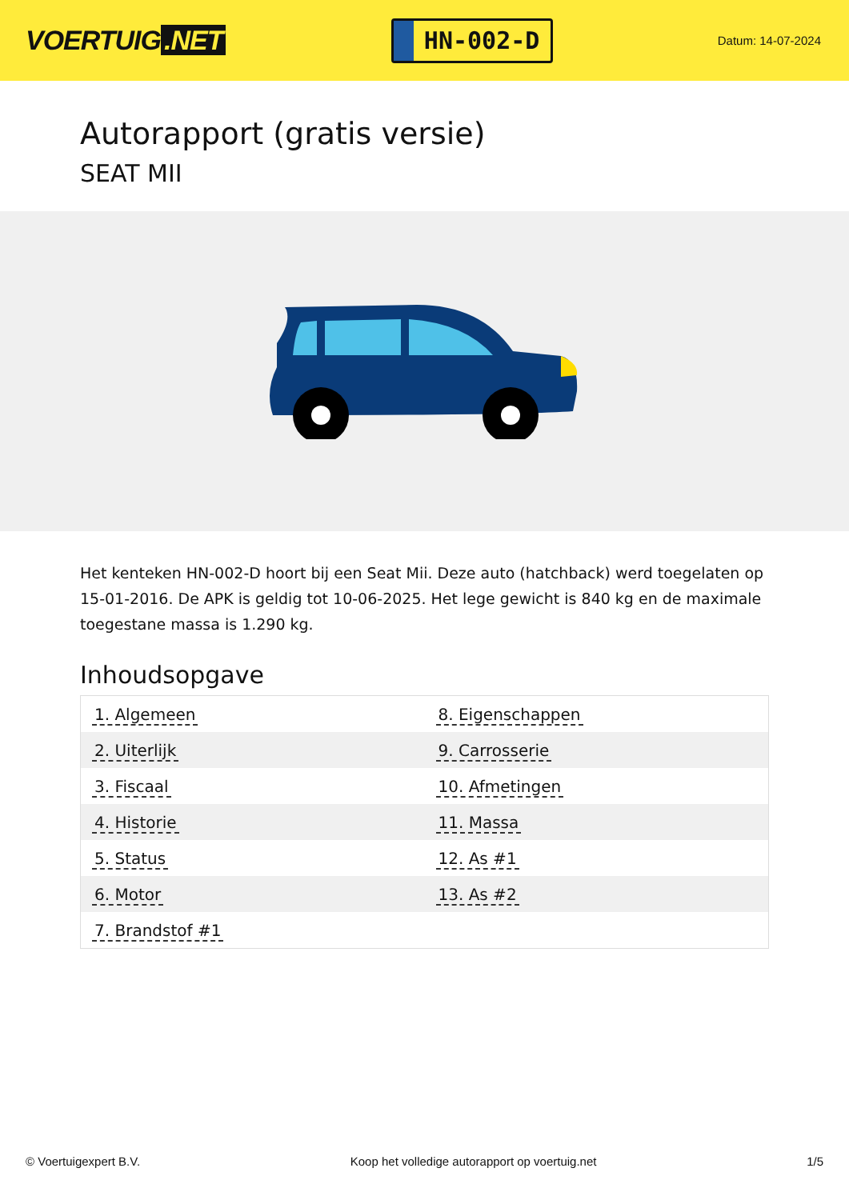VOERTUIG.NET
HN-002-D
Datum: 14-07-2024
Autorapport (gratis versie)
SEAT MII
Het kenteken HN-002-D hoort bij een Seat Mii. Deze auto (hatchback) werd toegelaten op 15-01-2016. De APK is geldig tot 10-06-2025. Het lege gewicht is 840 kg en de maximale toegestane massa is 1.290 kg.
Inhoudsopgave
| 1. Algemeen | 8. Eigenschappen |
| 2. Uiterlijk | 9. Carrosserie |
| 3. Fiscaal | 10. Afmetingen |
| 4. Historie | 11. Massa |
| 5. Status | 12. As #1 |
| 6. Motor | 13. As #2 |
| 7. Brandstof #1 | |
© Voertuigexpert B.V. Koop het volledige autorapport op voertuig.net
1/5